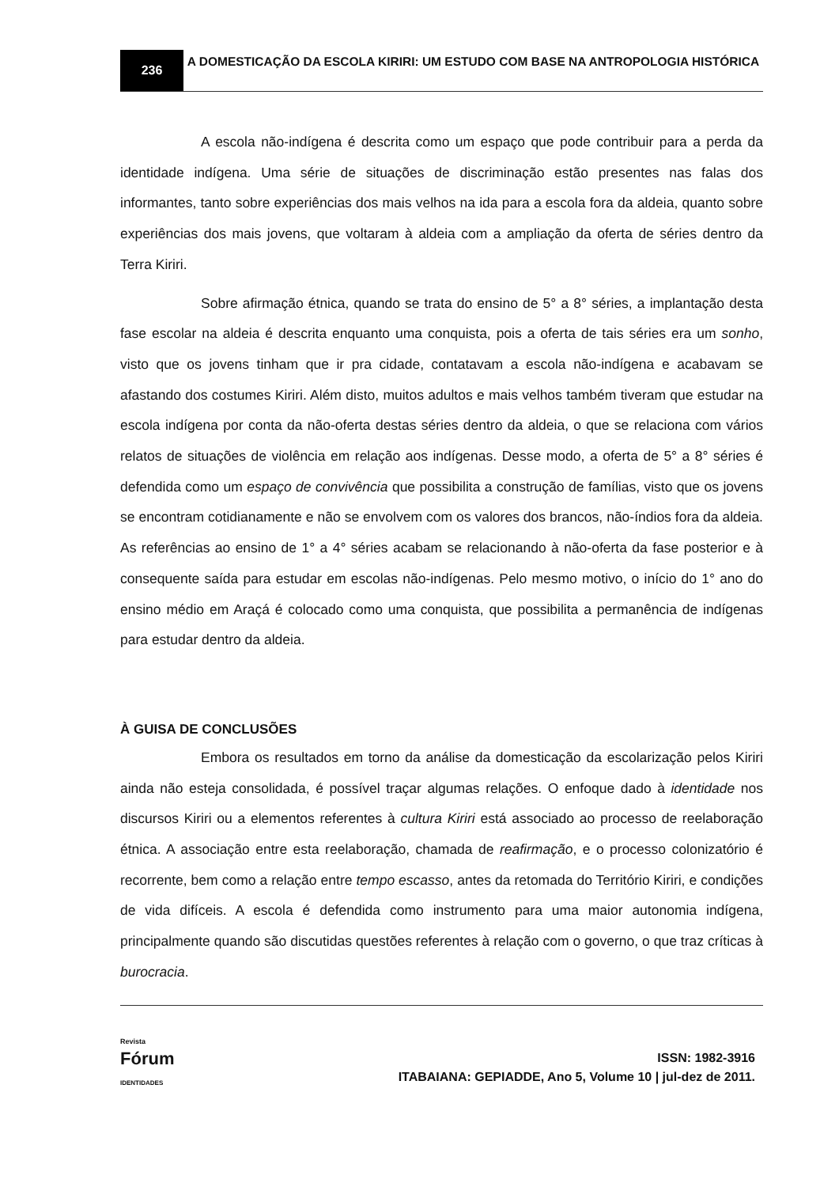236
A DOMESTICAÇÃO DA ESCOLA KIRIRI: UM ESTUDO COM BASE NA ANTROPOLOGIA HISTÓRICA
A escola não-indígena é descrita como um espaço que pode contribuir para a perda da identidade indígena. Uma série de situações de discriminação estão presentes nas falas dos informantes, tanto sobre experiências dos mais velhos na ida para a escola fora da aldeia, quanto sobre experiências dos mais jovens, que voltaram à aldeia com a ampliação da oferta de séries dentro da Terra Kiriri.
Sobre afirmação étnica, quando se trata do ensino de 5° a 8° séries, a implantação desta fase escolar na aldeia é descrita enquanto uma conquista, pois a oferta de tais séries era um sonho, visto que os jovens tinham que ir pra cidade, contatavam a escola não-indígena e acabavam se afastando dos costumes Kiriri. Além disto, muitos adultos e mais velhos também tiveram que estudar na escola indígena por conta da não-oferta destas séries dentro da aldeia, o que se relaciona com vários relatos de situações de violência em relação aos indígenas. Desse modo, a oferta de 5° a 8° séries é defendida como um espaço de convivência que possibilita a construção de famílias, visto que os jovens se encontram cotidianamente e não se envolvem com os valores dos brancos, não-índios fora da aldeia. As referências ao ensino de 1° a 4° séries acabam se relacionando à não-oferta da fase posterior e à consequente saída para estudar em escolas não-indígenas. Pelo mesmo motivo, o início do 1° ano do ensino médio em Araçá é colocado como uma conquista, que possibilita a permanência de indígenas para estudar dentro da aldeia.
À GUISA DE CONCLUSÕES
Embora os resultados em torno da análise da domesticação da escolarização pelos Kiriri ainda não esteja consolidada, é possível traçar algumas relações. O enfoque dado à identidade nos discursos Kiriri ou a elementos referentes à cultura Kiriri está associado ao processo de reelaboração étnica. A associação entre esta reelaboração, chamada de reafirmação, e o processo colonizatório é recorrente, bem como a relação entre tempo escasso, antes da retomada do Território Kiriri, e condições de vida difíceis. A escola é defendida como instrumento para uma maior autonomia indígena, principalmente quando são discutidas questões referentes à relação com o governo, o que traz críticas à burocracia.
Revista
Fórum
IDENTIDADES
ISSN: 1982-3916
ITABAIANA: GEPIADDE, Ano 5, Volume 10 | jul-dez de 2011.